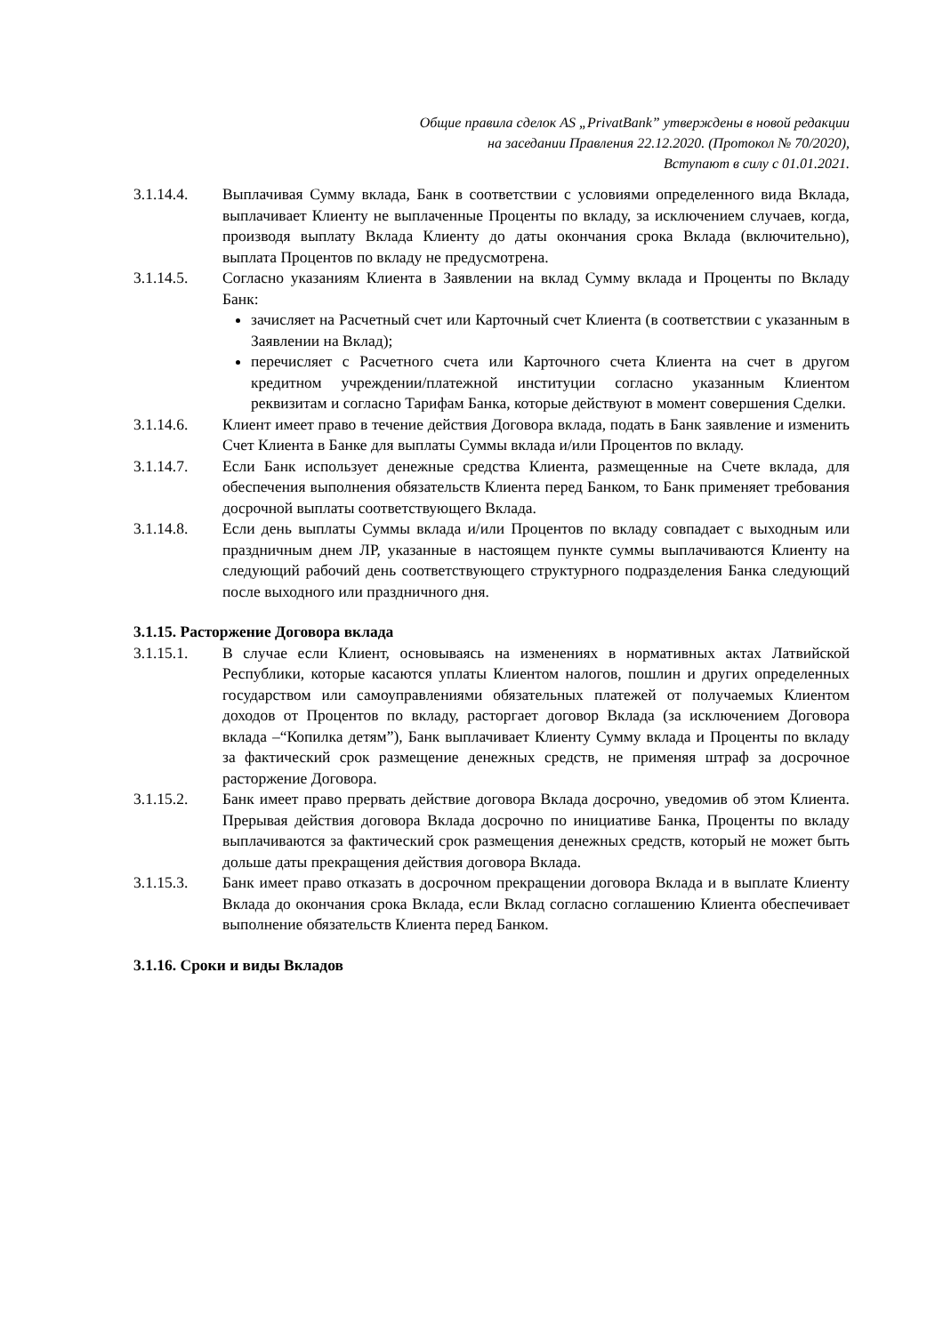Общие правила сделок AS „PrivatBank” утверждены в новой редакции
на заседании Правления 22.12.2020. (Протокол № 70/2020),
Вступают в силу с 01.01.2021.
3.1.14.4. Выплачивая Сумму вклада, Банк в соответствии с условиями определенного вида Вклада, выплачивает Клиенту не выплаченные Проценты по вкладу, за исключением случаев, когда, производя выплату Вклада Клиенту до даты окончания срока Вклада (включительно), выплата Процентов по вкладу не предусмотрена.
3.1.14.5. Согласно указаниям Клиента в Заявлении на вклад Сумму вклада и Проценты по Вкладу Банк:
зачисляет на Расчетный счет или Карточный счет Клиента (в соответствии с указанным в Заявлении на Вклад);
перечисляет с Расчетного счета или Карточного счета Клиента на счет в другом кредитном учреждении/платежной институции согласно указанным Клиентом реквизитам и согласно Тарифам Банка, которые действуют в момент совершения Сделки.
3.1.14.6. Клиент имеет право в течение действия Договора вклада, подать в Банк заявление и изменить Счет Клиента в Банке для выплаты Суммы вклада и/или Процентов по вкладу.
3.1.14.7. Если Банк использует денежные средства Клиента, размещенные на Счете вклада, для обеспечения выполнения обязательств Клиента перед Банком, то Банк применяет требования досрочной выплаты соответствующего Вклада.
3.1.14.8. Если день выплаты Суммы вклада и/или Процентов по вкладу совпадает с выходным или праздничным днем ЛР, указанные в настоящем пункте суммы выплачиваются Клиенту на следующий рабочий день соответствующего структурного подразделения Банка следующий после выходного или праздничного дня.
3.1.15. Расторжение Договора вклада
3.1.15.1. В случае если Клиент, основываясь на изменениях в нормативных актах Латвийской Республики, которые касаются уплаты Клиентом налогов, пошлин и других определенных государством или самоуправлениями обязательных платежей от получаемых Клиентом доходов от Процентов по вкладу, расторгает договор Вклада (за исключением Договора вклада –“Копилка детям”), Банк выплачивает Клиенту Сумму вклада и Проценты по вкладу за фактический срок размещение денежных средств, не применяя штраф за досрочное расторжение Договора.
3.1.15.2. Банк имеет право прервать действие договора Вклада досрочно, уведомив об этом Клиента. Прерывая действия договора Вклада досрочно по инициативе Банка, Проценты по вкладу выплачиваются за фактический срок размещения денежных средств, который не может быть дольше даты прекращения действия договора Вклада.
3.1.15.3. Банк имеет право отказать в досрочном прекращении договора Вклада и в выплате Клиенту Вклада до окончания срока Вклада, если Вклад согласно соглашению Клиента обеспечивает выполнение обязательств Клиента перед Банком.
3.1.16. Сроки и виды Вкладов